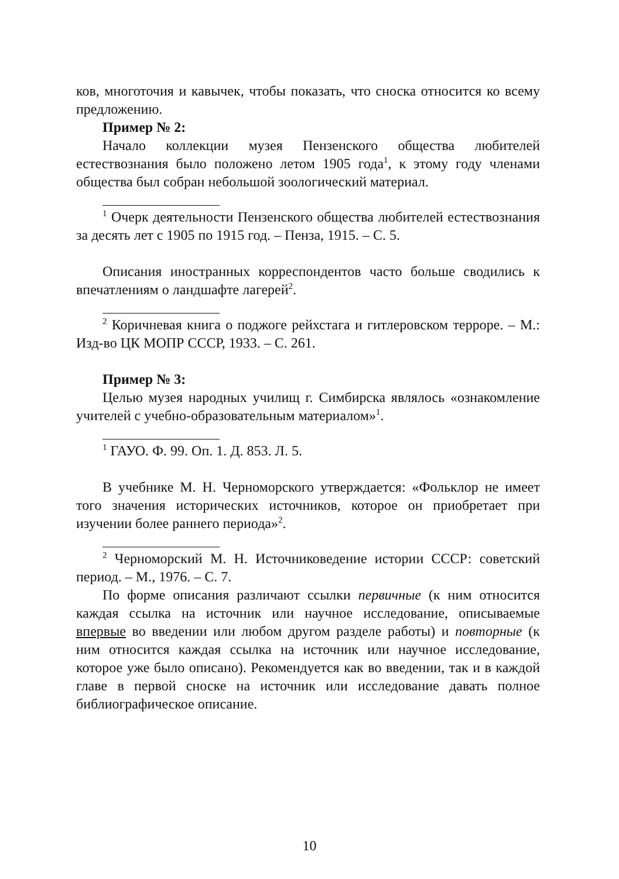ков, многоточия и кавычек, чтобы показать, что сноска относится ко всему предложению.
Пример № 2:
Начало коллекции музея Пензенского общества любителей естествознания было положено летом 1905 года<sup>1</sup>, к этому году членами общества был собран небольшой зоологический материал.
<sup>1</sup> Очерк деятельности Пензенского общества любителей естествознания за десять лет с 1905 по 1915 год. – Пенза, 1915. – С. 5.
Описания иностранных корреспондентов часто больше сводились к впечатлениям о ландшафте лагерей<sup>2</sup>.
<sup>2</sup> Коричневая книга о поджоге рейхстага и гитлеровском терроре. – М.: Изд-во ЦК МОПР СССР, 1933. – С. 261.
Пример № 3:
Целью музея народных училищ г. Симбирска являлось «ознакомление учителей с учебно-образовательным материалом»<sup>1</sup>.
<sup>1</sup> ГАУО. Ф. 99. Оп. 1. Д. 853. Л. 5.
В учебнике М. Н. Черноморского утверждается: «Фольклор не имеет того значения исторических источников, которое он приобретает при изучении более раннего периода»<sup>2</sup>.
<sup>2</sup> Черноморский М. Н. Источниковедение истории СССР: советский период. – М., 1976. – С. 7.
По форме описания различают ссылки первичные (к ним относится каждая ссылка на источник или научное исследование, описываемые впервые во введении или любом другом разделе работы) и повторные (к ним относится каждая ссылка на источник или научное исследование, которое уже было описано). Рекомендуется как во введении, так и в каждой главе в первой сноске на источник или исследование давать полное библиографическое описание.
10